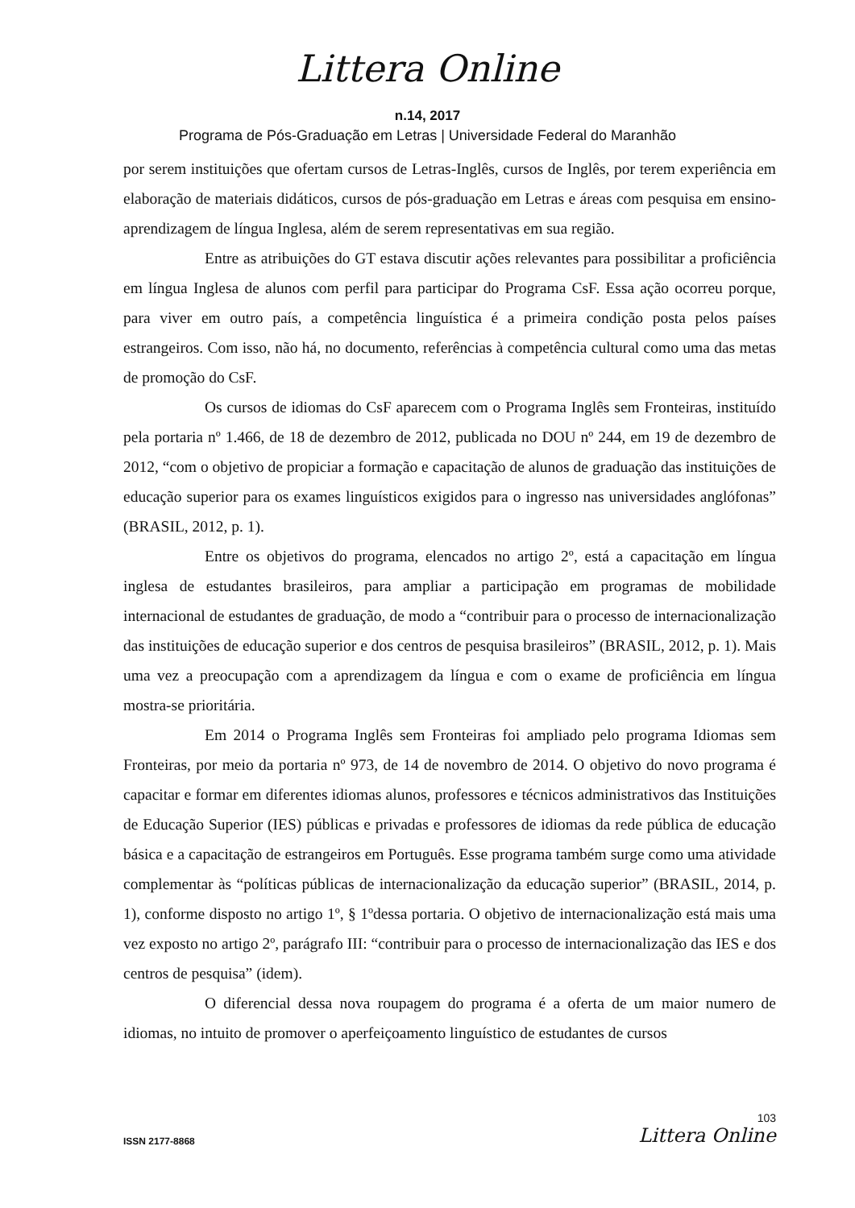Littera Online
n.14, 2017
Programa de Pós-Graduação em Letras | Universidade Federal do Maranhão
por serem instituições que ofertam cursos de Letras-Inglês, cursos de Inglês, por terem experiência em elaboração de materiais didáticos, cursos de pós-graduação em Letras e áreas com pesquisa em ensino-aprendizagem de língua Inglesa, além de serem representativas em sua região.
Entre as atribuições do GT estava discutir ações relevantes para possibilitar a proficiência em língua Inglesa de alunos com perfil para participar do Programa CsF. Essa ação ocorreu porque, para viver em outro país, a competência linguística é a primeira condição posta pelos países estrangeiros. Com isso, não há, no documento, referências à competência cultural como uma das metas de promoção do CsF.
Os cursos de idiomas do CsF aparecem com o Programa Inglês sem Fronteiras, instituído pela portaria nº 1.466, de 18 de dezembro de 2012, publicada no DOU nº 244, em 19 de dezembro de 2012, “com o objetivo de propiciar a formação e capacitação de alunos de graduação das instituições de educação superior para os exames linguísticos exigidos para o ingresso nas universidades anglófonas” (BRASIL, 2012, p. 1).
Entre os objetivos do programa, elencados no artigo 2º, está a capacitação em língua inglesa de estudantes brasileiros, para ampliar a participação em programas de mobilidade internacional de estudantes de graduação, de modo a “contribuir para o processo de internacionalização das instituições de educação superior e dos centros de pesquisa brasileiros” (BRASIL, 2012, p. 1). Mais uma vez a preocupação com a aprendizagem da língua e com o exame de proficiência em língua mostra-se prioritária.
Em 2014 o Programa Inglês sem Fronteiras foi ampliado pelo programa Idiomas sem Fronteiras, por meio da portaria nº 973, de 14 de novembro de 2014. O objetivo do novo programa é capacitar e formar em diferentes idiomas alunos, professores e técnicos administrativos das Instituições de Educação Superior (IES) públicas e privadas e professores de idiomas da rede pública de educação básica e a capacitação de estrangeiros em Português. Esse programa também surge como uma atividade complementar às “políticas públicas de internacionalização da educação superior” (BRASIL, 2014, p. 1), conforme disposto no artigo 1º, § 1ºdessa portaria. O objetivo de internacionalização está mais uma vez exposto no artigo 2º, parágrafo III: “contribuir para o processo de internacionalização das IES e dos centros de pesquisa” (idem).
O diferencial dessa nova roupagem do programa é a oferta de um maior numero de idiomas, no intuito de promover o aperfeiçoamento linguístico de estudantes de cursos
103
ISSN 2177-8868 Littera Online